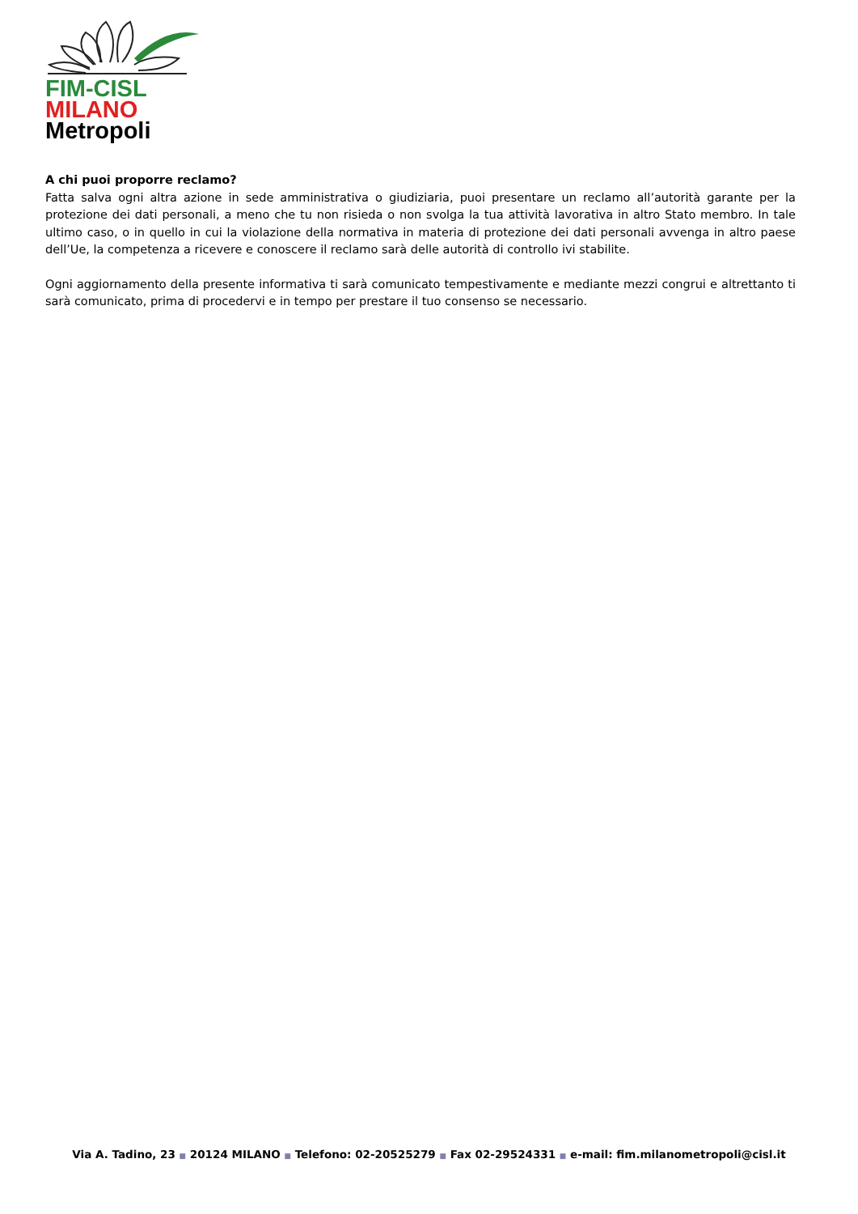FIM-CISL
MILANO
Metropoli
A chi puoi proporre reclamo?
Fatta salva ogni altra azione in sede amministrativa o giudiziaria, puoi presentare un reclamo all’autorità garante per la protezione dei dati personali, a meno che tu non risieda o non svolga la tua attività lavorativa in altro Stato membro. In tale ultimo caso, o in quello in cui la violazione della normativa in materia di protezione dei dati personali avvenga in altro paese dell’Ue, la competenza a ricevere e conoscere il reclamo sarà delle autorità di controllo ivi stabilite.
Ogni aggiornamento della presente informativa ti sarà comunicato tempestivamente e mediante mezzi congrui e altrettanto ti sarà comunicato, prima di procedervi e in tempo per prestare il tuo consenso se necessario.
Via A. Tadino, 23 ■ 20124 MILANO ■ Telefono: 02-20525279 ■ Fax 02-29524331 ■ e-mail: fim.milanometropoli@cisl.it